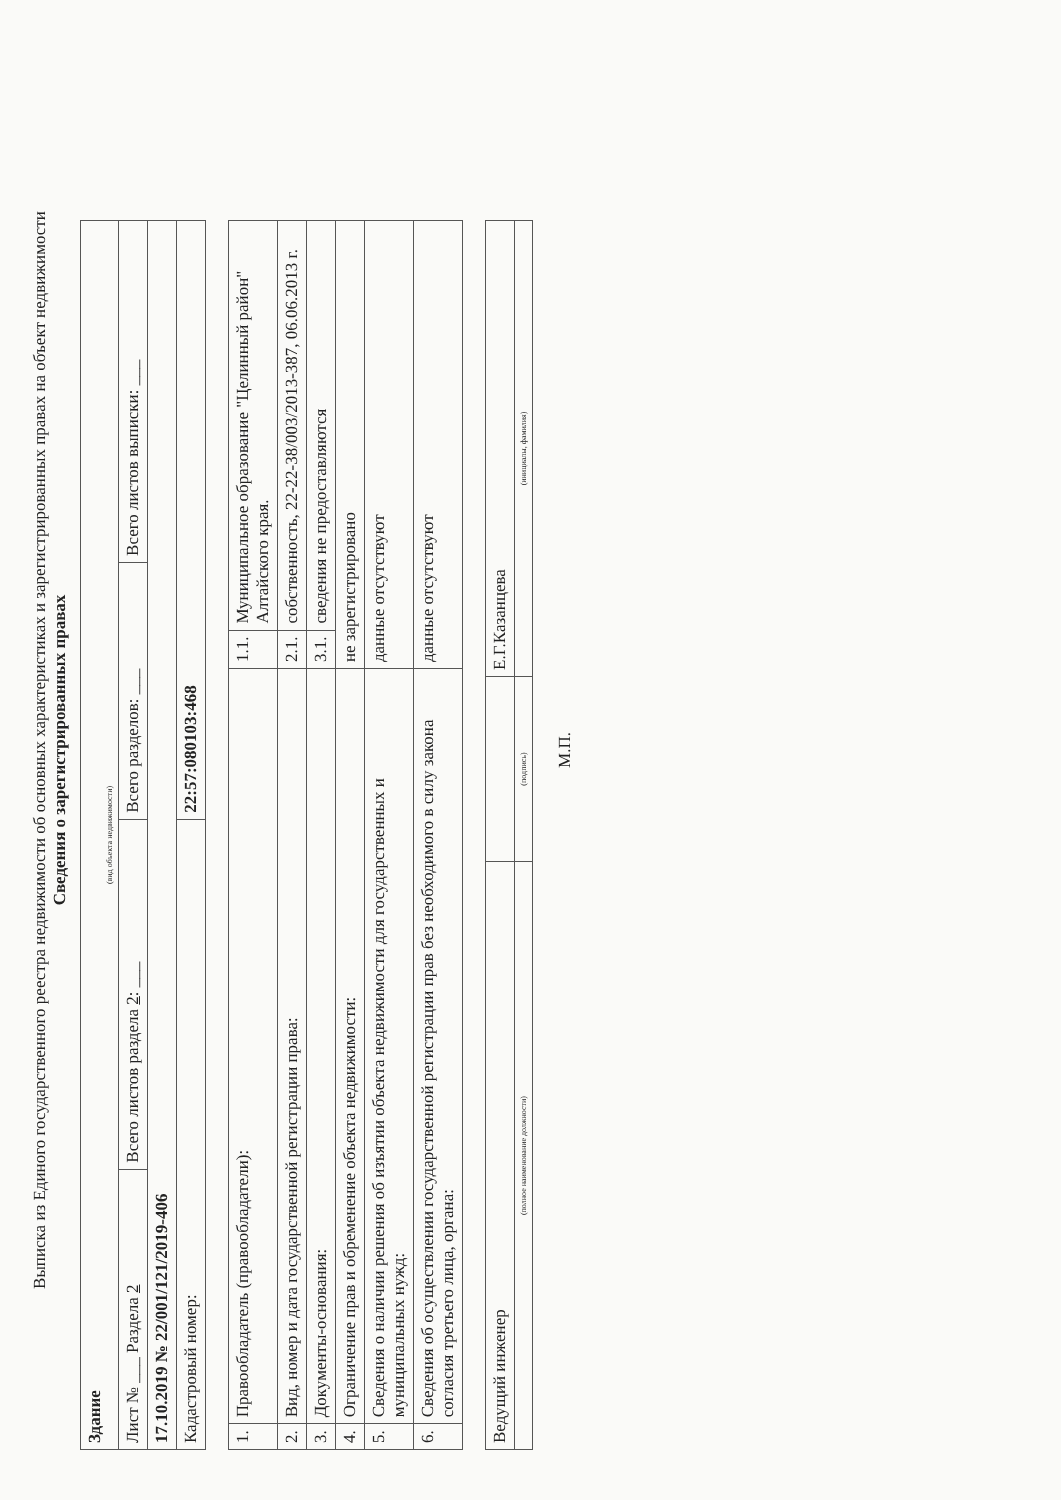Выписка из Единого государственного реестра недвижимости об основных характеристиках и зарегистрированных правах на объект недвижимости
Сведения о зарегистрированных правах
| Здание (вид объекта недвижимости) | | | |
| Лист № ___ Раздела 2 | Всего листов раздела 2 : ___ | Всего разделов: ___ | Всего листов выписки: ___ |
| 17.10.2019 № 22/001/121/2019-406 | | | |
| Кадастровый номер: | | 22:57:080103:468 | |
| 1. | Правообладатель (правообладатели): | 1.1. | Муниципальное образование "Целинный район" Алтайского края. |
| 2. | Вид, номер и дата государственной регистрации права: | 2.1. | собственность, 22-22-38/003/2013-387, 06.06.2013 г. |
| 3. | Документы-основания: | 3.1. | сведения не предоставляются |
| 4. | Ограничение прав и обременение объекта недвижимости: | не зарегистрировано | |
| 5. | Сведения о наличии решения об изъятии объекта недвижимости для государственных и муниципальных нужд: | данные отсутствуют | |
| 6. | Сведения об осуществлении государственной регистрации прав без необходимого в силу закона согласия третьего лица, органа: | данные отсутствуют | |
| Ведущий инженер | | Е.Г.Казанцева |
| (полное наименование должности) | (подпись) | (инициалы, фамилия) |
М.П.